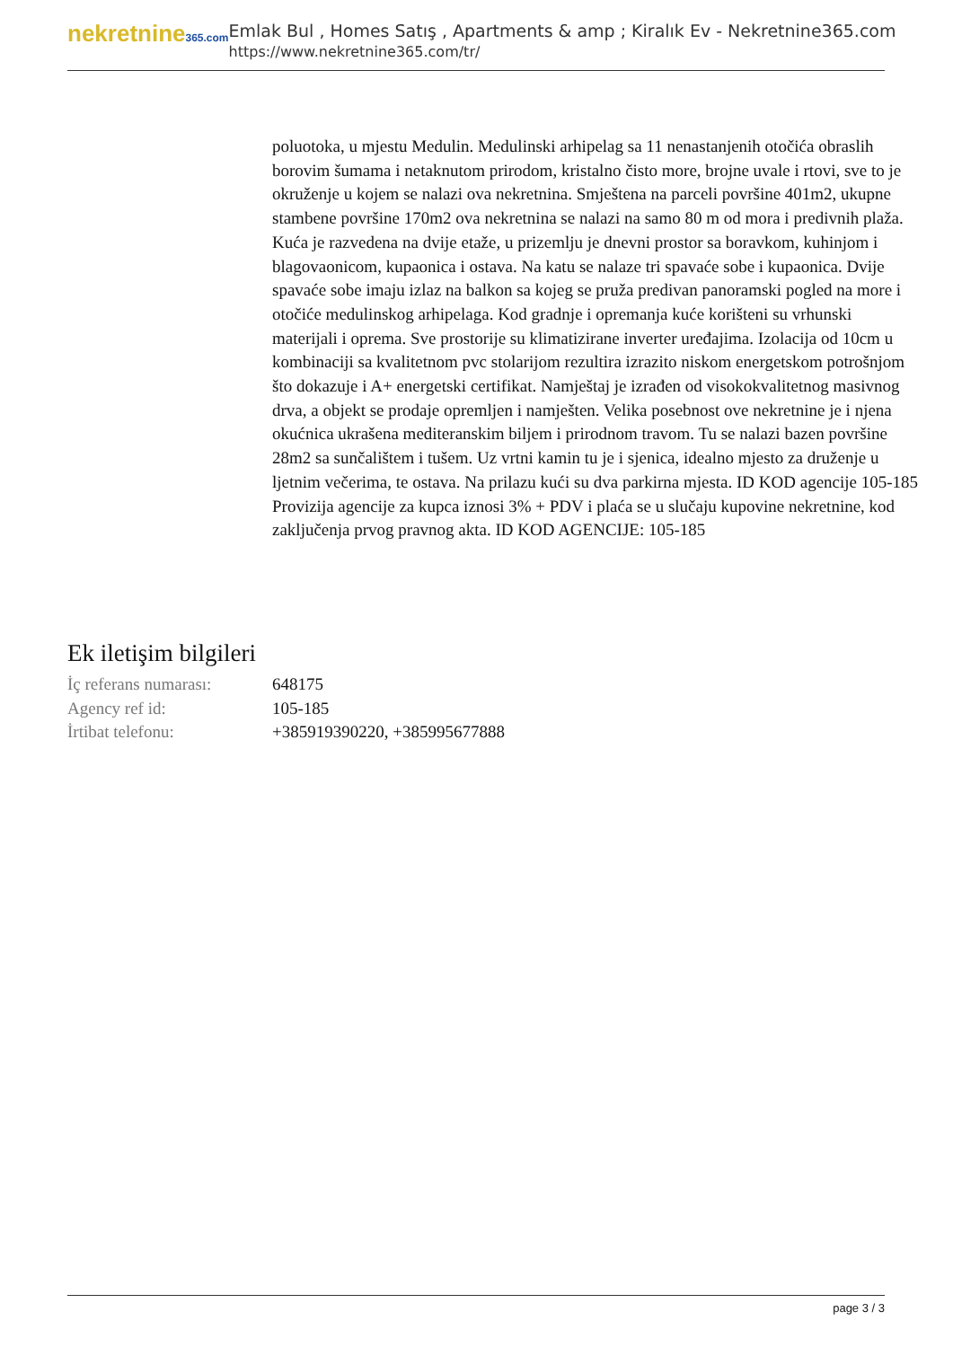nekretnine365.com
Emlak Bul , Homes Satış , Apartments & amp ; Kiralık Ev - Nekretnine365.com
https://www.nekretnine365.com/tr/
poluotoka, u mjestu Medulin. Medulinski arhipelag sa 11 nenastanjenih otočića obraslih borovim šumama i netaknutom prirodom, kristalno čisto more, brojne uvale i rtovi, sve to je okruženje u kojem se nalazi ova nekretnina. Smještena na parceli površine 401m2, ukupne stambene površine 170m2 ova nekretnina se nalazi na samo 80 m od mora i predivnih plaža. Kuća je razvedena na dvije etaže, u prizemlju je dnevni prostor sa boravkom, kuhinjom i blagovaonicom, kupaonica i ostava. Na katu se nalaze tri spavaće sobe i kupaonica. Dvije spavaće sobe imaju izlaz na balkon sa kojeg se pruža predivan panoramski pogled na more i otočiće medulinskog arhipelaga. Kod gradnje i opremanja kuće korišteni su vrhunski materijali i oprema. Sve prostorije su klimatizirane inverter uređajima. Izolacija od 10cm u kombinaciji sa kvalitetnom pvc stolarijom rezultira izrazito niskom energetskom potrošnjom što dokazuje i A+ energetski certifikat. Namještaj je izrađen od visokokvalitetnog masivnog drva, a objekt se prodaje opremljen i namješten. Velika posebnost ove nekretnine je i njena okućnica ukrašena mediteranskim biljem i prirodnom travom. Tu se nalazi bazen površine 28m2 sa sunčalištem i tušem. Uz vrtni kamin tu je i sjenica, idealno mjesto za druženje u ljetnim večerima, te ostava. Na prilazu kući su dva parkirna mjesta. ID KOD agencije 105-185 Provizija agencije za kupca iznosi 3% + PDV i plaća se u slučaju kupovine nekretnine, kod zaključenja prvog pravnog akta. ID KOD AGENCIJE: 105-185
Ek iletişim bilgileri
| İç referans numarası: | 648175 |
| Agency ref id: | 105-185 |
| İrtibat telefonu: | +385919390220, +385995677888 |
page 3 / 3